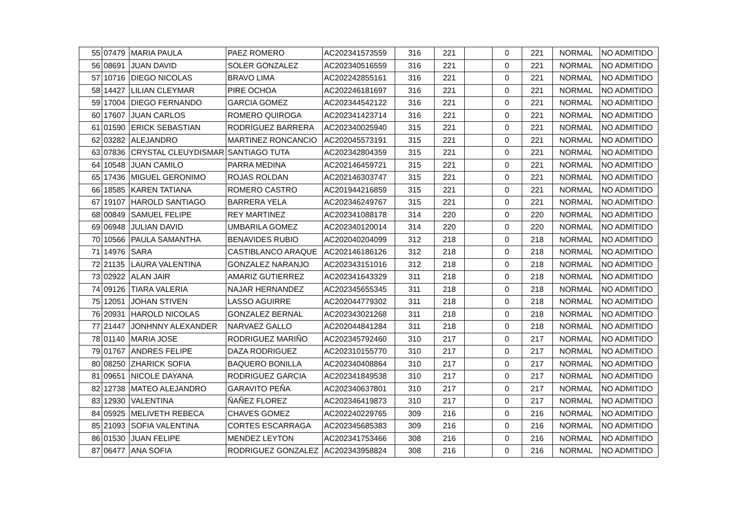| 55 | 07479 | MARIA PAULA | PAEZ ROMERO | AC202341573559 | 316 | 221 | | 0 | 221 | NORMAL | NO ADMITIDO |
| 56 | 08691 | JUAN DAVID | SOLER GONZALEZ | AC202340516559 | 316 | 221 | | 0 | 221 | NORMAL | NO ADMITIDO |
| 57 | 10716 | DIEGO NICOLAS | BRAVO LIMA | AC202242855161 | 316 | 221 | | 0 | 221 | NORMAL | NO ADMITIDO |
| 58 | 14427 | LILIAN CLEYMAR | PIRE OCHOA | AC202246181697 | 316 | 221 | | 0 | 221 | NORMAL | NO ADMITIDO |
| 59 | 17004 | DIEGO FERNANDO | GARCIA GOMEZ | AC202344542122 | 316 | 221 | | 0 | 221 | NORMAL | NO ADMITIDO |
| 60 | 17607 | JUAN CARLOS | ROMERO QUIROGA | AC202341423714 | 316 | 221 | | 0 | 221 | NORMAL | NO ADMITIDO |
| 61 | 01590 | ERICK SEBASTIAN | RODRÍGUEZ BARRERA | AC202340025940 | 315 | 221 | | 0 | 221 | NORMAL | NO ADMITIDO |
| 62 | 03282 | ALEJANDRO | MARTINEZ RONCANCIO | AC202045573191 | 315 | 221 | | 0 | 221 | NORMAL | NO ADMITIDO |
| 63 | 07836 | CRYSTAL CLEUYDISMAR | SANTIAGO TUTA | AC202342804359 | 315 | 221 | | 0 | 221 | NORMAL | NO ADMITIDO |
| 64 | 10548 | JUAN CAMILO | PARRA MEDINA | AC202146459721 | 315 | 221 | | 0 | 221 | NORMAL | NO ADMITIDO |
| 65 | 17436 | MIGUEL GERONIMO | ROJAS ROLDAN | AC202146303747 | 315 | 221 | | 0 | 221 | NORMAL | NO ADMITIDO |
| 66 | 18585 | KAREN TATIANA | ROMERO CASTRO | AC201944216859 | 315 | 221 | | 0 | 221 | NORMAL | NO ADMITIDO |
| 67 | 19107 | HAROLD SANTIAGO | BARRERA YELA | AC202346249767 | 315 | 221 | | 0 | 221 | NORMAL | NO ADMITIDO |
| 68 | 00849 | SAMUEL FELIPE | REY MARTINEZ | AC202341088178 | 314 | 220 | | 0 | 220 | NORMAL | NO ADMITIDO |
| 69 | 06948 | JULIAN DAVID | UMBARILA GOMEZ | AC202340120014 | 314 | 220 | | 0 | 220 | NORMAL | NO ADMITIDO |
| 70 | 10566 | PAULA SAMANTHA | BENAVIDES RUBIO | AC202040204099 | 312 | 218 | | 0 | 218 | NORMAL | NO ADMITIDO |
| 71 | 14976 | SARA | CASTIBLANCO ARAQUE | AC202146186126 | 312 | 218 | | 0 | 218 | NORMAL | NO ADMITIDO |
| 72 | 21135 | LAURA VALENTINA | GONZALEZ NARANJO | AC202343151016 | 312 | 218 | | 0 | 218 | NORMAL | NO ADMITIDO |
| 73 | 02922 | ALAN JAIR | AMARIZ GUTIERREZ | AC202341643329 | 311 | 218 | | 0 | 218 | NORMAL | NO ADMITIDO |
| 74 | 09126 | TIARA VALERIA | NAJAR HERNANDEZ | AC202345655345 | 311 | 218 | | 0 | 218 | NORMAL | NO ADMITIDO |
| 75 | 12051 | JOHAN STIVEN | LASSO AGUIRRE | AC202044779302 | 311 | 218 | | 0 | 218 | NORMAL | NO ADMITIDO |
| 76 | 20931 | HAROLD NICOLAS | GONZALEZ BERNAL | AC202343021268 | 311 | 218 | | 0 | 218 | NORMAL | NO ADMITIDO |
| 77 | 21447 | JONHNNY ALEXANDER | NARVAEZ GALLO | AC202044841284 | 311 | 218 | | 0 | 218 | NORMAL | NO ADMITIDO |
| 78 | 01140 | MARIA JOSE | RODRIGUEZ MARIÑO | AC202345792460 | 310 | 217 | | 0 | 217 | NORMAL | NO ADMITIDO |
| 79 | 01767 | ANDRES FELIPE | DAZA RODRIGUEZ | AC202310155770 | 310 | 217 | | 0 | 217 | NORMAL | NO ADMITIDO |
| 80 | 08250 | ZHARICK SOFIA | BAQUERO BONILLA | AC202340408864 | 310 | 217 | | 0 | 217 | NORMAL | NO ADMITIDO |
| 81 | 09651 | NICOLE DAYANA | RODRIGUEZ GARCIA | AC202341849538 | 310 | 217 | | 0 | 217 | NORMAL | NO ADMITIDO |
| 82 | 12738 | MATEO ALEJANDRO | GARAVITO PEÑA | AC202340637801 | 310 | 217 | | 0 | 217 | NORMAL | NO ADMITIDO |
| 83 | 12930 | VALENTINA | ÑAÑEZ FLOREZ | AC202346419873 | 310 | 217 | | 0 | 217 | NORMAL | NO ADMITIDO |
| 84 | 05925 | MELIVETH REBECA | CHAVES GOMEZ | AC202240229765 | 309 | 216 | | 0 | 216 | NORMAL | NO ADMITIDO |
| 85 | 21093 | SOFIA VALENTINA | CORTES ESCARRAGA | AC202345685383 | 309 | 216 | | 0 | 216 | NORMAL | NO ADMITIDO |
| 86 | 01530 | JUAN FELIPE | MENDEZ LEYTON | AC202341753466 | 308 | 216 | | 0 | 216 | NORMAL | NO ADMITIDO |
| 87 | 06477 | ANA SOFIA | RODRIGUEZ GONZALEZ | AC202343958824 | 308 | 216 | | 0 | 216 | NORMAL | NO ADMITIDO |